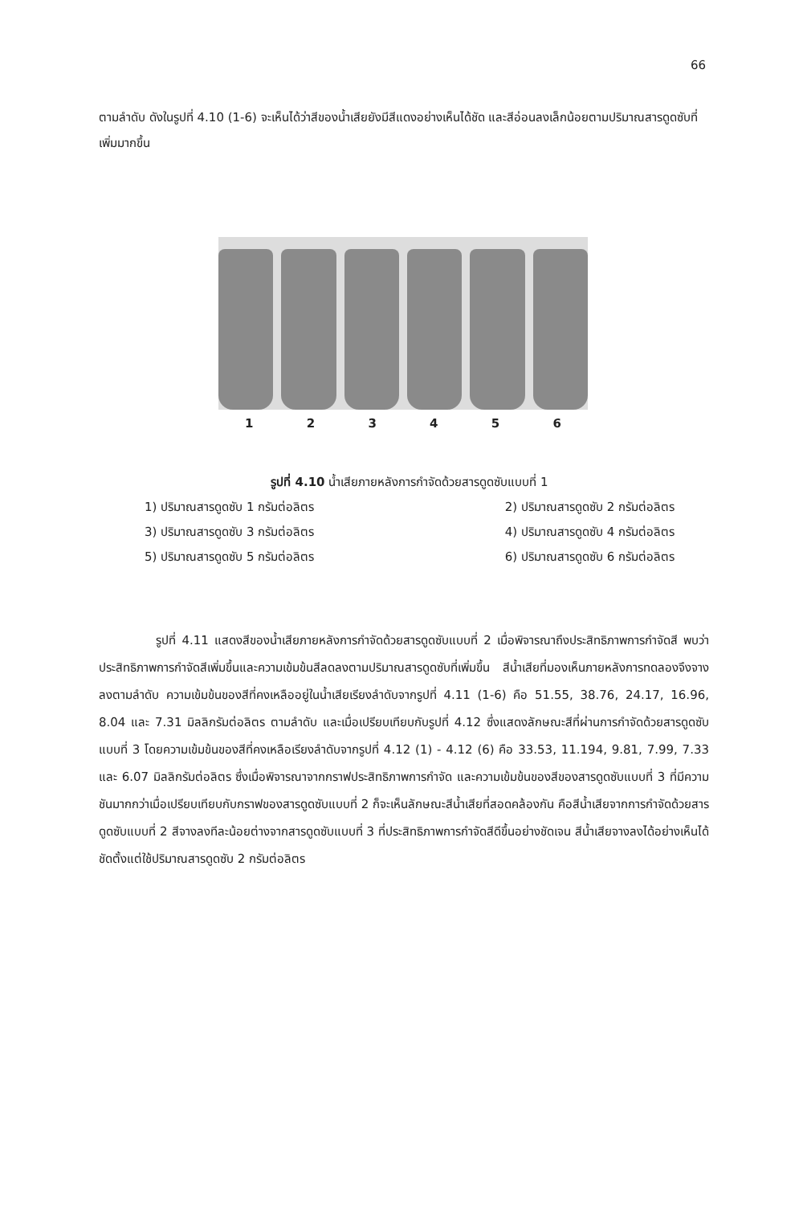66
ตามลำดับ ดังในรูปที่ 4.10 (1-6) จะเห็นได้ว่าสีของน้ำเสียยังมีสีแดงอย่างเห็นได้ชัด และสีอ่อนลงเล็กน้อยตามปริมาณสารดูดซับที่เพิ่มมากขึ้น
1 2 3 4 5 6
รูปที่ 4.10 น้ำเสียภายหลังการกำจัดด้วยสารดูดซับแบบที่ 1
1) ปริมาณสารดูดซับ 1 กรัมต่อลิตร 2) ปริมาณสารดูดซับ 2 กรัมต่อลิตร
3) ปริมาณสารดูดซับ 3 กรัมต่อลิตร 4) ปริมาณสารดูดซับ 4 กรัมต่อลิตร
5) ปริมาณสารดูดซับ 5 กรัมต่อลิตร 6) ปริมาณสารดูดซับ 6 กรัมต่อลิตร
รูปที่ 4.11 แสดงสีของน้ำเสียภายหลังการกำจัดด้วยสารดูดซับแบบที่ 2 เมื่อพิจารณาถึงประสิทธิภาพการกำจัดสี พบว่าประสิทธิภาพการกำจัดสีเพิ่มขึ้นและความเข้มข้นสีลดลงตามปริมาณสารดูดซับที่เพิ่มขึ้น สีน้ำเสียที่มองเห็นภายหลังการทดลองจึงจางลงตามลำดับ ความเข้มข้นของสีที่คงเหลืออยู่ในน้ำเสียเรียงลำดับจากรูปที่ 4.11 (1-6) คือ 51.55, 38.76, 24.17, 16.96, 8.04 และ 7.31 มิลลิกรัมต่อลิตร ตามลำดับ และเมื่อเปรียบเทียบกับรูปที่ 4.12 ซึ่งแสดงลักษณะสีที่ผ่านการกำจัดด้วยสารดูดซับแบบที่ 3 โดยความเข้มข้นของสีที่คงเหลือเรียงลำดับจากรูปที่ 4.12 (1) - 4.12 (6) คือ 33.53, 11.194, 9.81, 7.99, 7.33 และ 6.07 มิลลิกรัมต่อลิตร ซึ่งเมื่อพิจารณาจากกราฟประสิทธิภาพการกำจัด และความเข้มข้นของสีของสารดูดซับแบบที่ 3 ที่มีความชันมากกว่าเมื่อเปรียบเทียบกับกราฟของสารดูดซับแบบที่ 2 ก็จะเห็นลักษณะสีน้ำเสียที่สอดคล้องกัน คือสีน้ำเสียจากการกำจัดด้วยสารดูดซับแบบที่ 2 สีจางลงทีละน้อยต่างจากสารดูดซับแบบที่ 3 ที่ประสิทธิภาพการกำจัดสีดีขึ้นอย่างชัดเจน สีน้ำเสียจางลงได้อย่างเห็นได้ชัดตั้งแต่ใช้ปริมาณสารดูดซับ 2 กรัมต่อลิตร